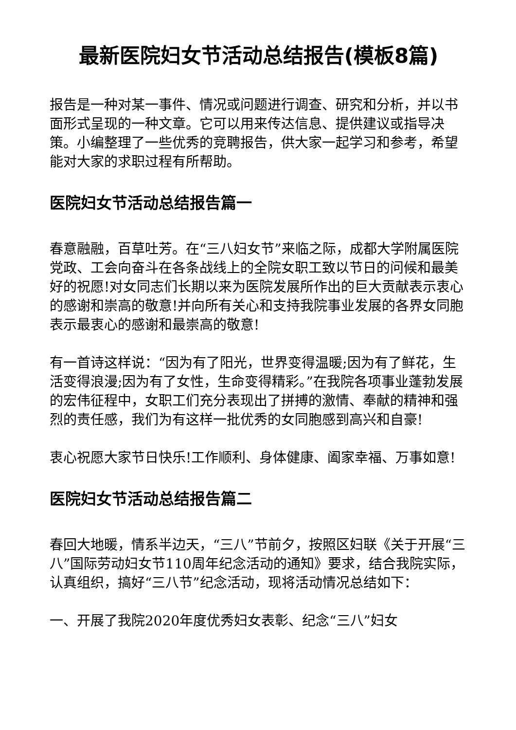最新医院妇女节活动总结报告(模板8篇)
报告是一种对某一事件、情况或问题进行调查、研究和分析，并以书面形式呈现的一种文章。它可以用来传达信息、提供建议或指导决策。小编整理了一些优秀的竞聘报告，供大家一起学习和参考，希望能对大家的求职过程有所帮助。
医院妇女节活动总结报告篇一
春意融融，百草吐芳。在“三八妇女节”来临之际，成都大学附属医院党政、工会向奋斗在各条战线上的全院女职工致以节日的问候和最美好的祝愿!对女同志们长期以来为医院发展所作出的巨大贡献表示衷心的感谢和崇高的敬意!并向所有关心和支持我院事业发展的各界女同胞表示最衷心的感谢和最崇高的敬意!
有一首诗这样说：“因为有了阳光，世界变得温暖;因为有了鲜花，生活变得浪漫;因为有了女性，生命变得精彩。”在我院各项事业蓬勃发展的宏伟征程中，女职工们充分表现出了拼搏的激情、奉献的精神和强烈的责任感，我们为有这样一批优秀的女同胞感到高兴和自豪!
衷心祝愿大家节日快乐!工作顺利、身体健康、阖家幸福、万事如意!
医院妇女节活动总结报告篇二
春回大地暖，情系半边天，“三八”节前夕，按照区妇联《关于开展“三八”国际劳动妇女节110周年纪念活动的通知》要求，结合我院实际，认真组织，搞好“三八节”纪念活动，现将活动情况总结如下：
一、开展了我院2020年度优秀妇女表彰、纪念“三八”妇女